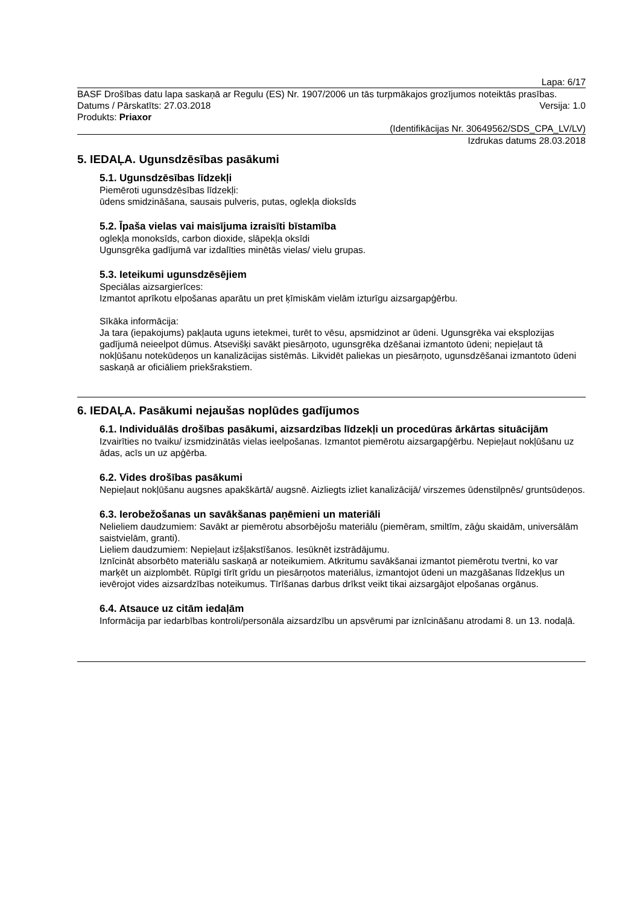Lapa: 6/17
BASF Drošības datu lapa saskaņā ar Regulu (ES) Nr. 1907/2006 un tās turpmākajos grozījumos noteiktās prasības.
Datums / Pārskatīts: 27.03.2018 Versija: 1.0
Produkts: Priaxor
(Identifikācijas Nr. 30649562/SDS_CPA_LV/LV)
Izdrukas datums 28.03.2018
5. IEDAĻA. Ugunsdzēsības pasākumi
5.1. Ugunsdzēsības līdzekļi
Piemēroti ugunsdzēsības līdzekļi:
ūdens smidzināšana, sausais pulveris, putas, oglekļa dioksīds
5.2. Īpaša vielas vai maisījuma izraisīti bīstamība
oglekļa monoksīds, carbon dioxide, slāpekļa oksīdi
Ugunsgrēka gadījumā var izdalīties minētās vielas/ vielu grupas.
5.3. Ieteikumi ugunsdzēsējiem
Speciālas aizsargierīces:
Izmantot aprīkotu elpošanas aparātu un pret ķīmiskām vielām izturīgu aizsargapģērbu.
Sīkāka informācija:
Ja tara (iepakojums) pakļauta uguns ietekmei, turēt to vēsu, apsmidzinot ar ūdeni. Ugunsgrēka vai eksplozijas gadījumā neieelpot dūmus. Atsevišķi savākt piesārņoto, ugunsgrēka dzēšanai izmantoto ūdeni; nepieļaut tā nokļūšanu notekūdeņos un kanalizācijas sistēmās. Likvidēt paliekas un piesārņoto, ugunsdzēšanai izmantoto ūdeni saskaņā ar oficiāliem priekšrakstiem.
6. IEDAĻA. Pasākumi nejaušas noplūdes gadījumos
6.1. Individuālās drošības pasākumi, aizsardzības līdzekļi un procedūras ārkārtas situācijām
Izvairīties no tvaiku/ izsmidzinātās vielas ieelpošanas. Izmantot piemērotu aizsargapģērbu. Nepieļaut nokļūšanu uz ādas, acīs un uz apģērba.
6.2. Vides drošības pasākumi
Nepieļaut nokļūšanu augsnes apakškārtā/ augsnē. Aizliegts izliet kanalizācijā/ virszemes ūdenstilpnēs/ gruntsūdeņos.
6.3. Ierobežošanas un savākšanas paņēmieni un materiāli
Nelieliem daudzumiem: Savākt ar piemērotu absorbējošu materiālu (piemēram, smiltīm, zāģu skaidām, universālām saistvielām, granti).
Lieliem daudzumiem: Nepieļaut izšļakstīšanos. Iesūknēt izstrādājumu.
Iznīcināt absorbēto materiālu saskaņā ar noteikumiem. Atkritumu savākšanai izmantot piemērotu tvertni, ko var marķēt un aizplombēt. Rūpīgi tīrīt grīdu un piesārņotos materiālus, izmantojot ūdeni un mazgāšanas līdzekļus un ievērojot vides aizsardzības noteikumus. Tīrīšanas darbus drīkst veikt tikai aizsargājot elpošanas orgānus.
6.4. Atsauce uz citām iedaļām
Informācija par iedarbības kontroli/personāla aizsardzību un apsvērumi par iznīcināšanu atrodami 8. un 13. nodaļā.